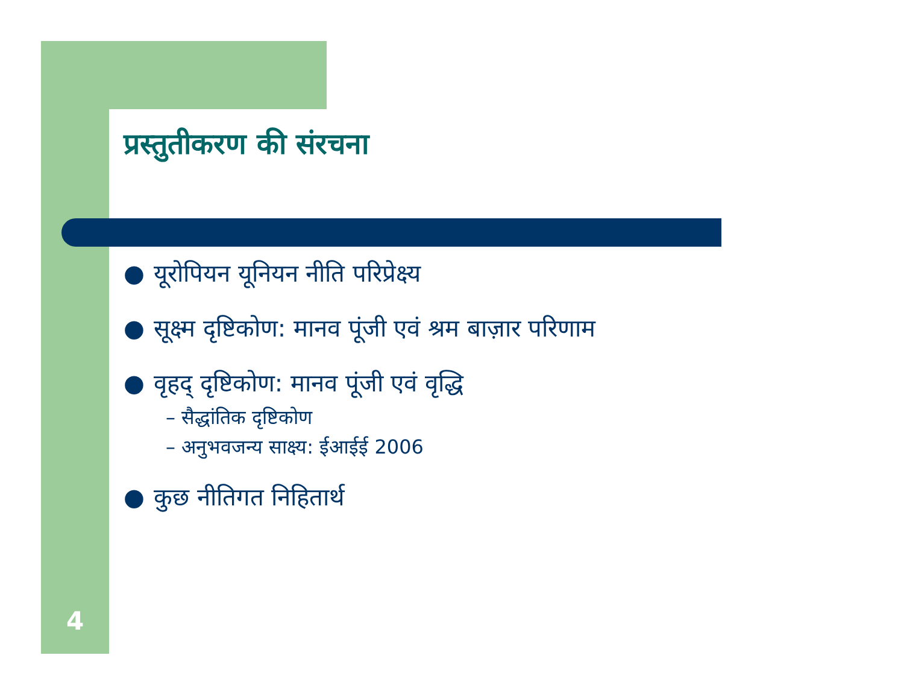प्रस्तुतीकरण की संरचना
● यूरोपियन यूनियन नीति परिप्रेक्ष्य
● सूक्ष्म दृष्टिकोण: मानव पूंजी एवं श्रम बाज़ार परिणाम
● वृहद् दृष्टिकोण: मानव पूंजी एवं वृद्धि
– सैद्धांतिक दृष्टिकोण
– अनुभवजन्य साक्ष्य: ईआईई 2006
● कुछ नीतिगत निहितार्थ
4